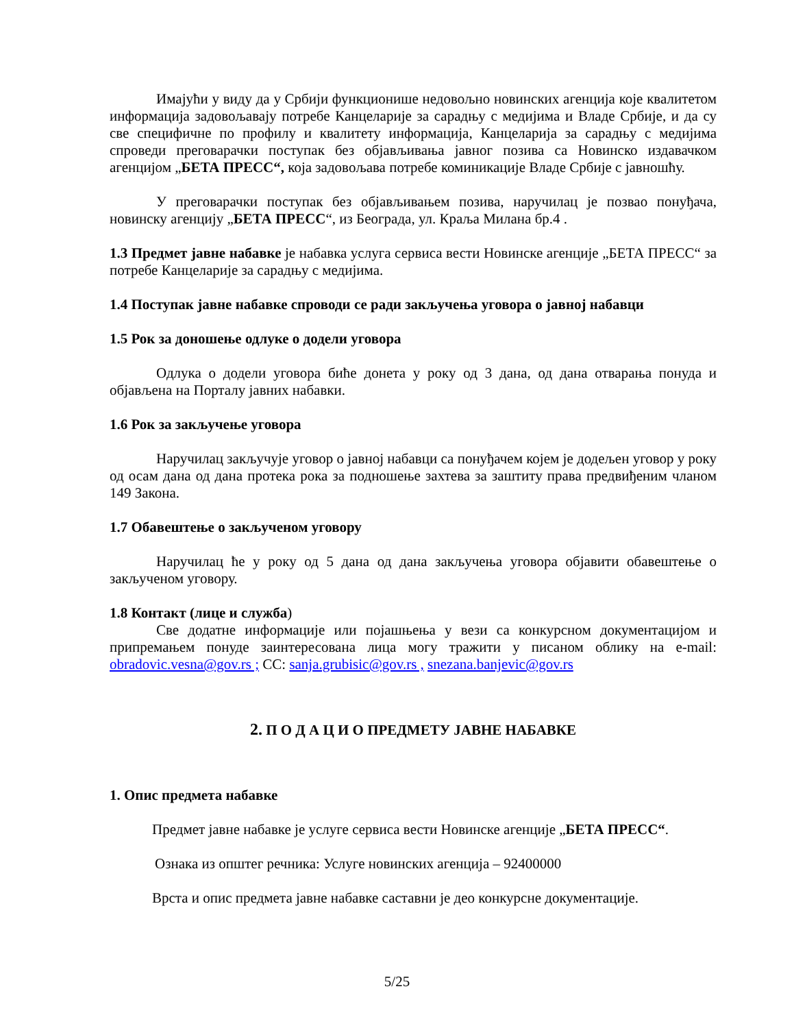Имајући у виду да у Србији функционише недовољно новинских агенција које квалитетом информација задовољавају потребе Канцеларије за сарадњу с медијима и Владе Србије, и да су све специфичне по профилу и квалитету информација, Канцеларија за сарадњу с медијима спроведи преговарачки поступак без објављивања јавног позива са Новинско издавачком агенцијом „БЕТА ПРЕСС“, која задовољава потребе коминикације Владе Србије с јавношћу.
У преговарачки поступак без објављивањем позива, наручилац је позвао понуђача, новинску агенцију „БЕТА ПРЕСС“, из Београда, ул. Краља Милана бр.4 .
1.3 Предмет јавне набавке је набавка услуга сервиса вести Новинске агенције „БЕТА ПРЕСС“ за потребе Канцеларије за сарадњу с медијима.
1.4 Поступак јавне набавке спроводи се ради закључења уговора о јавној набавци
1.5 Рок за доношење одлуке о додели уговора
Одлука о додели уговора биће донета у року од 3 дана, од дана отварања понуда и објављена на Порталу јавних набавки.
1.6 Рок за закључење уговора
Наручилац закључује уговор о јавној набавци са понуђачем којем је додељен уговор у року од осам дана од дана протека рока за подношење захтева за заштиту права предвиђеним чланом 149 Закона.
1.7 Обавештење о закљученом уговору
Наручилац ће у року од 5 дана од дана закључења уговора објавити обавештење о закљученом уговору.
1.8 Контакт (лице и служба)
Све додатне информације или појашњења у вези са конкурсном документацијом и припремањем понуде заинтересована лица могу тражити у писаном облику на e-mail: obradovic.vesna@gov.rs ; CC: sanja.grubisic@gov.rs , snezana.banjevic@gov.rs
2. П О Д А Ц И О ПРЕДМЕТУ ЈАВНЕ НАБАВКЕ
1. Опис предмета набавке
Предмет јавне набавке је услуге сервиса вести Новинске агенције „БЕТА ПРЕСС“.
Ознака из општег речника: Услуге новинских агенција – 92400000
Врста и опис предмета јавне набавке саставни је део конкурсне документације.
5/25